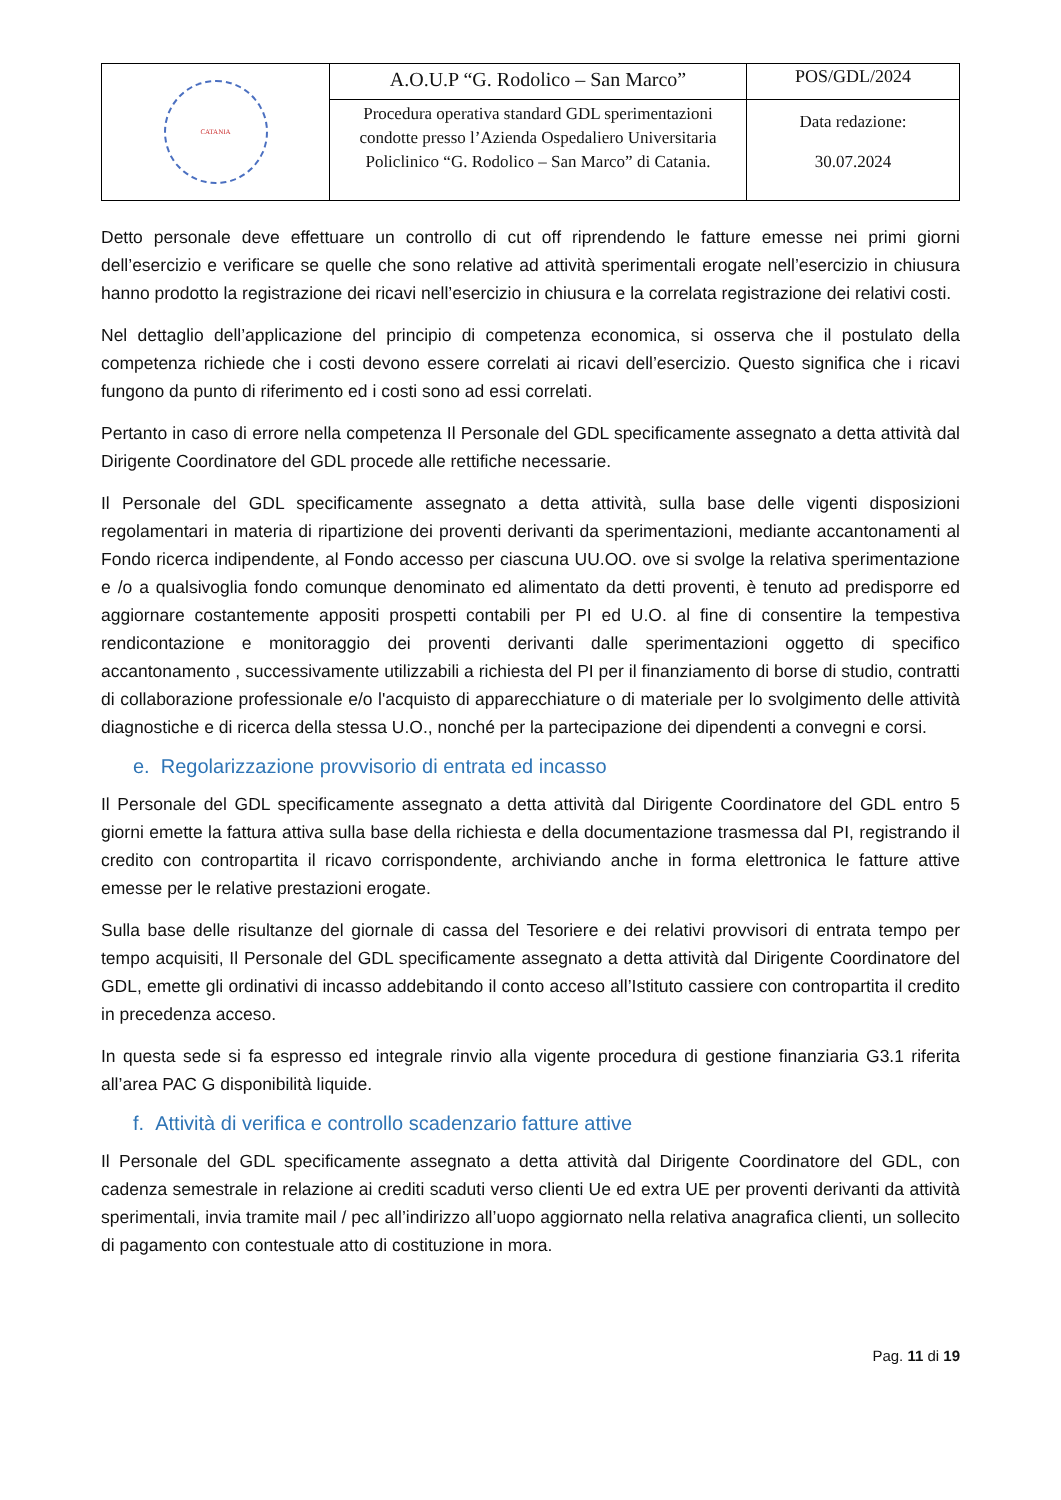| CATANIA | A.O.U.P “G. Rodolico – San Marco” | POS/GDL/2024 |
| | Procedura operativa standard GDL sperimentazioni condotte presso l’Azienda Ospedaliero Universitaria Policlinico “G. Rodolico – San Marco” di Catania. | Data redazione: 30.07.2024 |
Detto personale deve effettuare un controllo di cut off riprendendo le fatture emesse nei primi giorni dell’esercizio e verificare se quelle che sono relative ad attività sperimentali erogate nell’esercizio in chiusura hanno prodotto la registrazione dei ricavi nell’esercizio in chiusura e la correlata registrazione dei relativi costi.
Nel dettaglio dell’applicazione del principio di competenza economica, si osserva che il postulato della competenza richiede che i costi devono essere correlati ai ricavi dell’esercizio. Questo significa che i ricavi fungono da punto di riferimento ed i costi sono ad essi correlati.
Pertanto in caso di errore nella competenza Il Personale del GDL specificamente assegnato a detta attività dal Dirigente Coordinatore del GDL procede alle rettifiche necessarie.
Il Personale del GDL specificamente assegnato a detta attività, sulla base delle vigenti disposizioni regolamentari in materia di ripartizione dei proventi derivanti da sperimentazioni, mediante accantonamenti al Fondo ricerca indipendente, al Fondo accesso per ciascuna UU.OO. ove si svolge la relativa sperimentazione e /o a qualsivoglia fondo comunque denominato ed alimentato da detti proventi, è tenuto ad predisporre ed aggiornare costantemente appositi prospetti contabili per PI ed U.O. al fine di consentire la tempestiva rendicontazione e monitoraggio dei proventi derivanti dalle sperimentazioni oggetto di specifico accantonamento , successivamente utilizzabili a richiesta del PI per il finanziamento di borse di studio, contratti di collaborazione professionale e/o l'acquisto di apparecchiature o di materiale per lo svolgimento delle attività diagnostiche e di ricerca della stessa U.O., nonché per la partecipazione dei dipendenti a convegni e corsi.
e. Regolarizzazione provvisorio di entrata ed incasso
Il Personale del GDL specificamente assegnato a detta attività dal Dirigente Coordinatore del GDL entro 5 giorni emette la fattura attiva sulla base della richiesta e della documentazione trasmessa dal PI, registrando il credito con contropartita il ricavo corrispondente, archiviando anche in forma elettronica le fatture attive emesse per le relative prestazioni erogate.
Sulla base delle risultanze del giornale di cassa del Tesoriere e dei relativi provvisori di entrata tempo per tempo acquisiti, Il Personale del GDL specificamente assegnato a detta attività dal Dirigente Coordinatore del GDL, emette gli ordinativi di incasso addebitando il conto acceso all’Istituto cassiere con contropartita il credito in precedenza acceso.
In questa sede si fa espresso ed integrale rinvio alla vigente procedura di gestione finanziaria G3.1 riferita all’area PAC G disponibilità liquide.
f. Attività di verifica e controllo scadenzario fatture attive
Il Personale del GDL specificamente assegnato a detta attività dal Dirigente Coordinatore del GDL, con cadenza semestrale in relazione ai crediti scaduti verso clienti Ue ed extra UE per proventi derivanti da attività sperimentali, invia tramite mail / pec all’indirizzo all’uopo aggiornato nella relativa anagrafica clienti, un sollecito di pagamento con contestuale atto di costituzione in mora.
Pag. 11 di 19